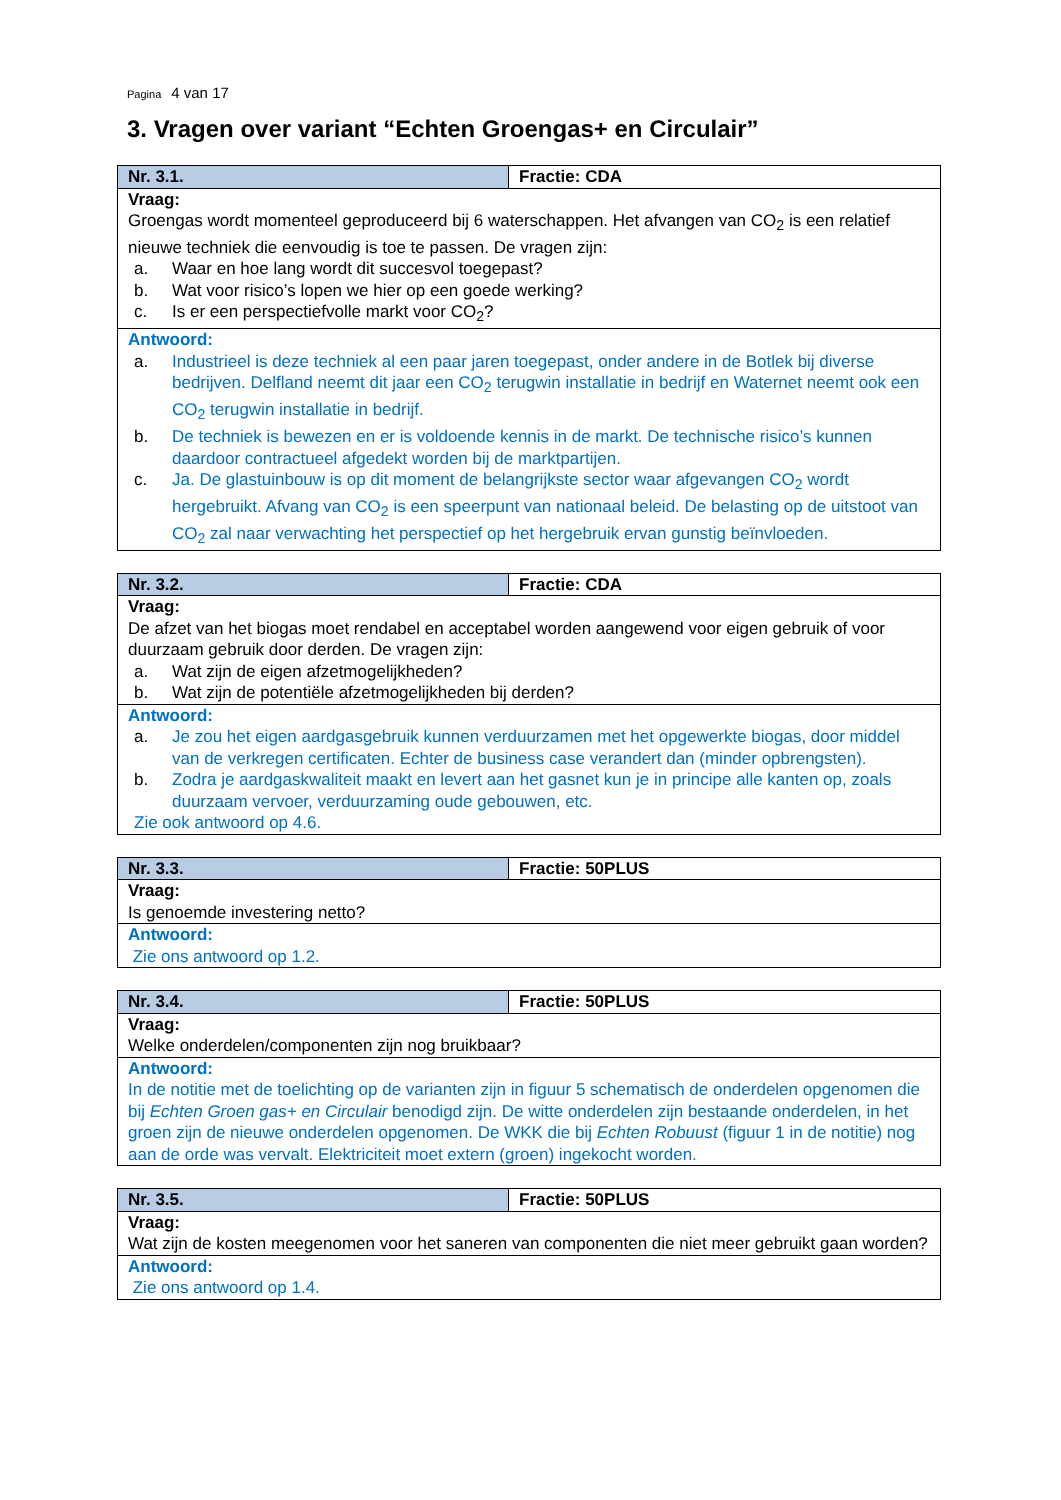Pagina 4 van 17
3. Vragen over variant “Echten Groengas+ en Circulair”
| Nr. 3.1. | Fractie: CDA |
| Vraag: Groengas wordt momenteel geproduceerd bij 6 waterschappen. Het afvangen van CO<sub>2</sub> is een relatief nieuwe techniek die eenvoudig is toe te passen. De vragen zijn: a. Waar en hoe lang wordt dit succesvol toegepast? b. Wat voor risico’s lopen we hier op een goede werking? c. Is er een perspectiefvolle markt voor CO<sub>2</sub>? | |
| Antwoord: a. Industrieel is deze techniek al een paar jaren toegepast, onder andere in de Botlek bij diverse bedrijven. Delfland neemt dit jaar een CO<sub>2</sub> terugwin installatie in bedrijf en Waternet neemt ook een CO<sub>2</sub> terugwin installatie in bedrijf. b. De techniek is bewezen en er is voldoende kennis in de markt. De technische risico’s kunnen daardoor contractueel afgedekt worden bij de marktpartijen. c. Ja. De glastuinbouw is op dit moment de belangrijkste sector waar afgevangen CO<sub>2</sub> wordt hergebruikt. Afvang van CO<sub>2</sub> is een speerpunt van nationaal beleid. De belasting op de uitstoot van CO<sub>2</sub> zal naar verwachting het perspectief op het hergebruik ervan gunstig beïnvloeden. | |
| Nr. 3.2. | Fractie: CDA |
| Vraag: De afzet van het biogas moet rendabel en acceptabel worden aangewend voor eigen gebruik of voor duurzaam gebruik door derden. De vragen zijn: a. Wat zijn de eigen afzetmogelijkheden? b. Wat zijn de potentiële afzetmogelijkheden bij derden? | |
| Antwoord: a. Je zou het eigen aardgasgebruik kunnen verduurzamen met het opgewerkte biogas, door middel van de verkregen certificaten. Echter de business case verandert dan (minder opbrengsten). b. Zodra je aardgaskwaliteit maakt en levert aan het gasnet kun je in principe alle kanten op, zoals duurzaam vervoer, verduurzaming oude gebouwen, etc. Zie ook antwoord op 4.6. | |
| Nr. 3.3. | Fractie: 50PLUS |
| Vraag: Is genoemde investering netto? | |
| Antwoord: Zie ons antwoord op 1.2. | |
| Nr. 3.4. | Fractie: 50PLUS |
| Vraag: Welke onderdelen/componenten zijn nog bruikbaar? | |
| Antwoord: In de notitie met de toelichting op de varianten zijn in figuur 5 schematisch de onderdelen opgenomen die bij Echten Groen gas+ en Circulair benodigd zijn. De witte onderdelen zijn bestaande onderdelen, in het groen zijn de nieuwe onderdelen opgenomen. De WKK die bij Echten Robuust (figuur 1 in de notitie) nog aan de orde was vervalt. Elektriciteit moet extern (groen) ingekocht worden. | |
| Nr. 3.5. | Fractie: 50PLUS |
| Vraag: Wat zijn de kosten meegenomen voor het saneren van componenten die niet meer gebruikt gaan worden? | |
| Antwoord: Zie ons antwoord op 1.4. | |